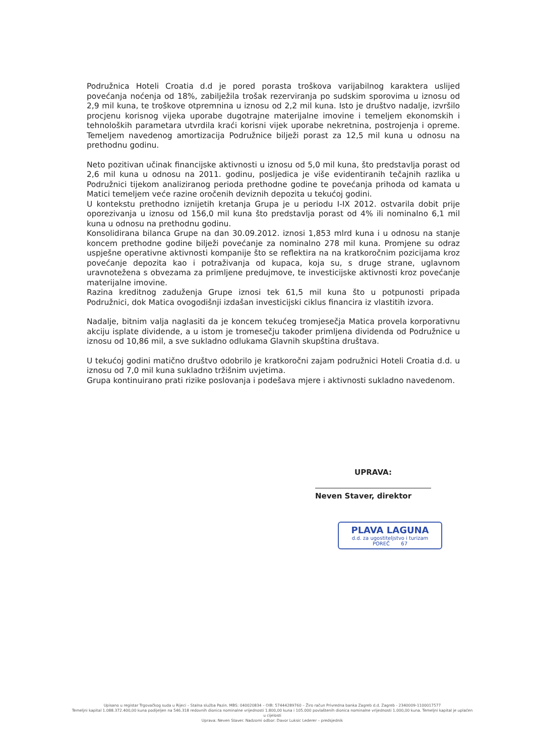Podružnica Hoteli Croatia d.d je pored porasta troškova varijabilnog karaktera uslijed povećanja noćenja od 18%, zabilježila trošak rezerviranja po sudskim sporovima u iznosu od 2,9 mil kuna, te troškove otpremnina u iznosu od 2,2 mil kuna. Isto je društvo nadalje, izvršilo procjenu korisnog vijeka uporabe dugotrajne materijalne imovine i temeljem ekonomskih i tehnoloških parametara utvrdila kraći korisni vijek uporabe nekretnina, postrojenja i opreme. Temeljem navedenog amortizacija Podružnice bilježi porast za 12,5 mil kuna u odnosu na prethodnu godinu.
Neto pozitivan učinak financijske aktivnosti u iznosu od 5,0 mil kuna, što predstavlja porast od 2,6 mil kuna u odnosu na 2011. godinu, posljedica je više evidentiranih tečajnih razlika u Podružnici tijekom analiziranog perioda prethodne godine te povećanja prihoda od kamata u Matici temeljem veće razine oročenih deviznih depozita u tekućoj godini.
U kontekstu prethodno iznijetih kretanja Grupa je u periodu I-IX 2012. ostvarila dobit prije oporezivanja u iznosu od 156,0 mil kuna što predstavlja porast od 4% ili nominalno 6,1 mil kuna u odnosu na prethodnu godinu.
Konsolidirana bilanca Grupe na dan 30.09.2012. iznosi 1,853 mlrd kuna i u odnosu na stanje koncem prethodne godine bilježi povećanje za nominalno 278 mil kuna. Promjene su odraz uspješne operativne aktivnosti kompanije što se reflektira na na kratkoročnim pozicijama kroz povećanje depozita kao i potraživanja od kupaca, koja su, s druge strane, uglavnom uravnotežena s obvezama za primljene predujmove, te investicijske aktivnosti kroz povećanje materijalne imovine.
Razina kreditnog zaduženja Grupe iznosi tek 61,5 mil kuna što u potpunosti pripada Podružnici, dok Matica ovogodišnji izdašan investicijski ciklus financira iz vlastitih izvora.
Nadalje, bitnim valja naglasiti da je koncem tekućeg tromjesečja Matica provela korporativnu akciju isplate dividende, a u istom je tromesečju također primljena dividenda od Podružnice u iznosu od 10,86 mil, a sve sukladno odlukama Glavnih skupština društava.
U tekućoj godini matično društvo odobrilo je kratkoročni zajam podružnici Hoteli Croatia d.d. u iznosu od 7,0 mil kuna sukladno tržišnim uvjetima.
Grupa kontinuirano prati rizike poslovanja i podešava mjere i aktivnosti sukladno navedenom.
UPRAVA:
Neven Staver, direktor
PLAVA LAGUNA
d.d. za ugostiteljstvo i turizam
POREČ 67
Upisano u registar Trgovačkog suda u Rijeci – Stalna služba Pazin. MBS: 040020834 – OIB: 57444289760 – Žiro račun Privredna banka Zagreb d.d. Zagreb - 2340009-1100017577
Temeljni kapital 1.088.372.400,00 kuna podijeljen na 546.318 redovnih dionica nominalne vrijednosti 1.800,00 kuna i 105.000 povlaštenih dionica nominalne vrijednosti 1.000,00 kuna. Temeljni kapital je uplaćen u cijelosti
Uprava: Neven Staver. Nadzorni odbor: Davor Luksic Lederer – predsjednik